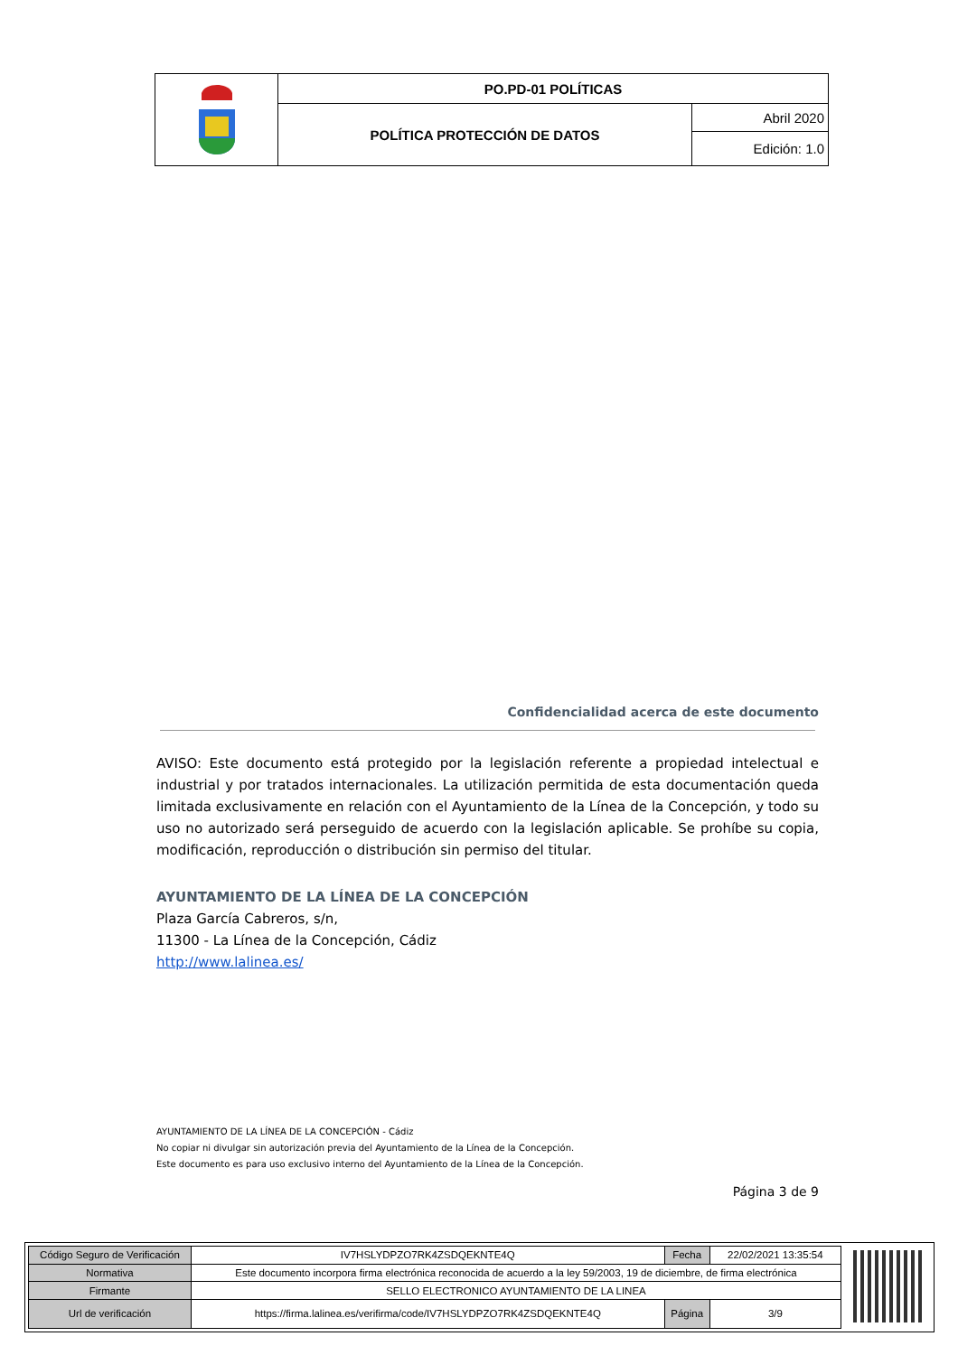| | PO.PD-01 POLÍTICAS | |
| | POLÍTICA PROTECCIÓN DE DATOS | Abril 2020 |
| | | Edición: 1.0 |
Confidencialidad acerca de este documento
AVISO: Este documento está protegido por la legislación referente a propiedad intelectual e industrial y por tratados internacionales. La utilización permitida de esta documentación queda limitada exclusivamente en relación con el Ayuntamiento de la Línea de la Concepción, y todo su uso no autorizado será perseguido de acuerdo con la legislación aplicable. Se prohíbe su copia, modificación, reproducción o distribución sin permiso del titular.
AYUNTAMIENTO DE LA LÍNEA DE LA CONCEPCIÓN
Plaza García Cabreros, s/n,
11300 - La Línea de la Concepción, Cádiz
http://www.lalinea.es/
AYUNTAMIENTO DE LA LÍNEA DE LA CONCEPCIÓN - Cádiz
No copiar ni divulgar sin autorización previa del Ayuntamiento de la Línea de la Concepción.
Este documento es para uso exclusivo interno del Ayuntamiento de la Línea de la Concepción.
Página 3 de 9
| Código Seguro de Verificación | IV7HSLYDPZO7RK4ZSDQEKNTE4Q | Fecha | 22/02/2021 13:35:54 |
| Normativa | Este documento incorpora firma electrónica reconocida de acuerdo a la ley 59/2003, 19 de diciembre, de firma electrónica | | |
| Firmante | SELLO ELECTRONICO AYUNTAMIENTO DE LA LINEA | | |
| Url de verificación | https://firma.lalinea.es/verifirma/code/IV7HSLYDPZO7RK4ZSDQEKNTE4Q | Página | 3/9 |